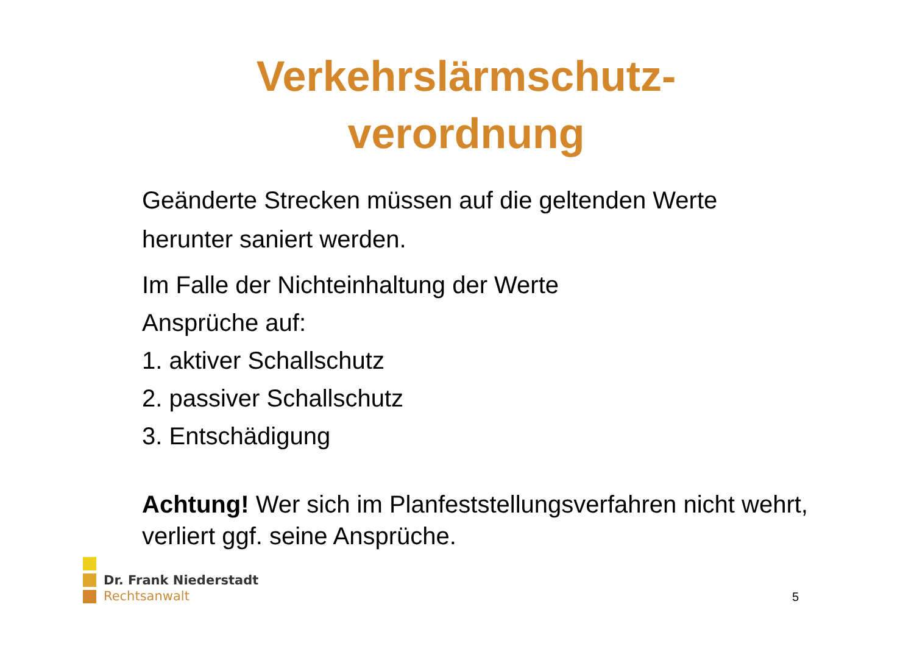Verkehrslärmschutz-
verordnung
Geänderte Strecken müssen auf die geltenden Werte
herunter saniert werden.
Im Falle der Nichteinhaltung der Werte
Ansprüche auf:
1. aktiver Schallschutz
2. passiver Schallschutz
3. Entschädigung
Achtung! Wer sich im Planfeststellungsverfahren nicht wehrt, verliert ggf. seine Ansprüche.
Dr. Frank Niederstadt
Rechtsanwalt
5